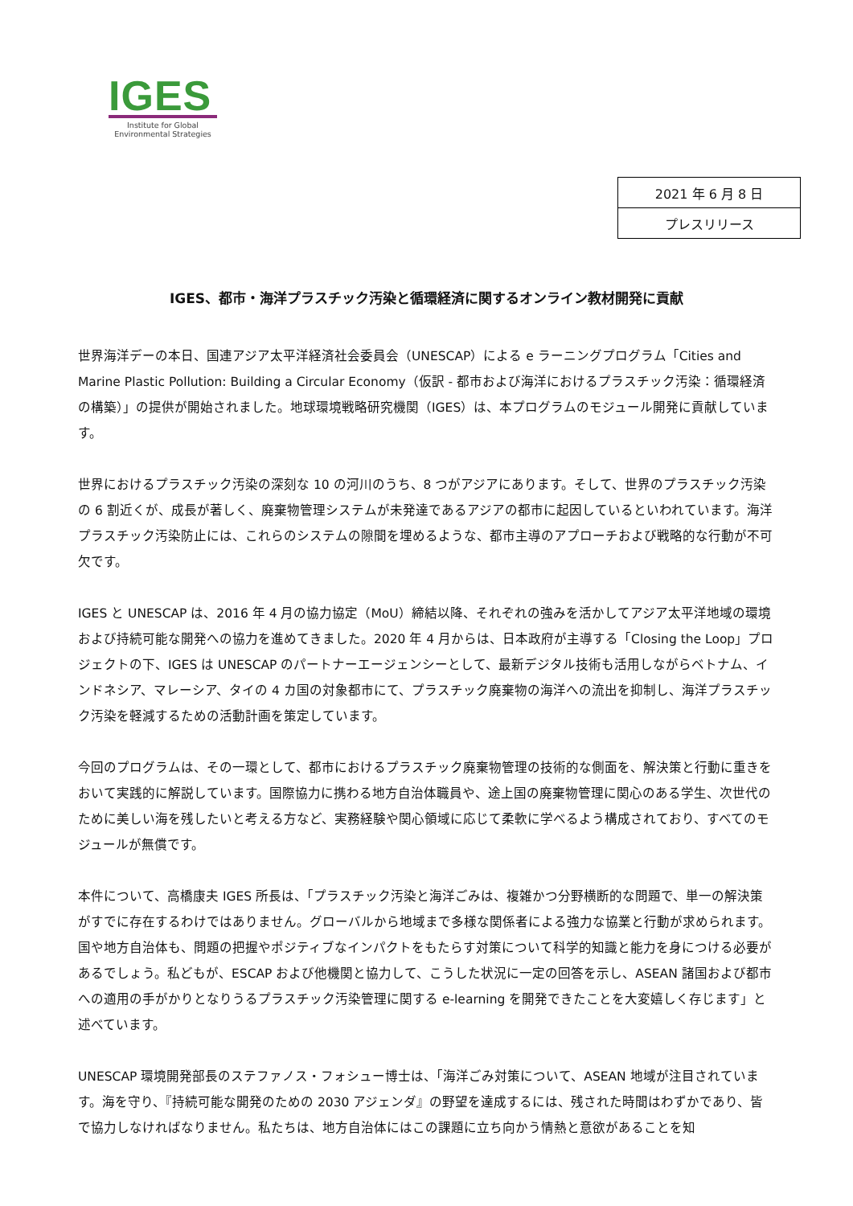IGES
Institute for Global
Environmental Strategies
| 2021 年 6 月 8 日 |
| プレスリリース |
IGES、都市・海洋プラスチック汚染と循環経済に関するオンライン教材開発に貢献
世界海洋デーの本日、国連アジア太平洋経済社会委員会（UNESCAP）による e ラーニングプログラム「Cities and Marine Plastic Pollution: Building a Circular Economy（仮訳 - 都市および海洋におけるプラスチック汚染：循環経済の構築）」の提供が開始されました。地球環境戦略研究機関（IGES）は、本プログラムのモジュール開発に貢献しています。
世界におけるプラスチック汚染の深刻な 10 の河川のうち、8 つがアジアにあります。そして、世界のプラスチック汚染の 6 割近くが、成長が著しく、廃棄物管理システムが未発達であるアジアの都市に起因しているといわれています。海洋プラスチック汚染防止には、これらのシステムの隙間を埋めるような、都市主導のアプローチおよび戦略的な行動が不可欠です。
IGES と UNESCAP は、2016 年 4 月の協力協定（MoU）締結以降、それぞれの強みを活かしてアジア太平洋地域の環境および持続可能な開発への協力を進めてきました。2020 年 4 月からは、日本政府が主導する「Closing the Loop」プロジェクトの下、IGES は UNESCAP のパートナーエージェンシーとして、最新デジタル技術も活用しながらベトナム、インドネシア、マレーシア、タイの 4 カ国の対象都市にて、プラスチック廃棄物の海洋への流出を抑制し、海洋プラスチック汚染を軽減するための活動計画を策定しています。
今回のプログラムは、その一環として、都市におけるプラスチック廃棄物管理の技術的な側面を、解決策と行動に重きをおいて実践的に解説しています。国際協力に携わる地方自治体職員や、途上国の廃棄物管理に関心のある学生、次世代のために美しい海を残したいと考える方など、実務経験や関心領域に応じて柔軟に学べるよう構成されており、すべてのモジュールが無償です。
本件について、高橋康夫 IGES 所長は、「プラスチック汚染と海洋ごみは、複雑かつ分野横断的な問題で、単一の解決策がすでに存在するわけではありません。グローバルから地域まで多様な関係者による強力な協業と行動が求められます。国や地方自治体も、問題の把握やポジティブなインパクトをもたらす対策について科学的知識と能力を身につける必要があるでしょう。私どもが、ESCAP および他機関と協力して、こうした状況に一定の回答を示し、ASEAN 諸国および都市への適用の手がかりとなりうるプラスチック汚染管理に関する e-learning を開発できたことを大変嬉しく存じます」と述べています。
UNESCAP 環境開発部長のステファノス・フォシュー博士は、「海洋ごみ対策について、ASEAN 地域が注目されています。海を守り、『持続可能な開発のための 2030 アジェンダ』の野望を達成するには、残された時間はわずかであり、皆で協力しなければなりません。私たちは、地方自治体にはこの課題に立ち向かう情熱と意欲があることを知